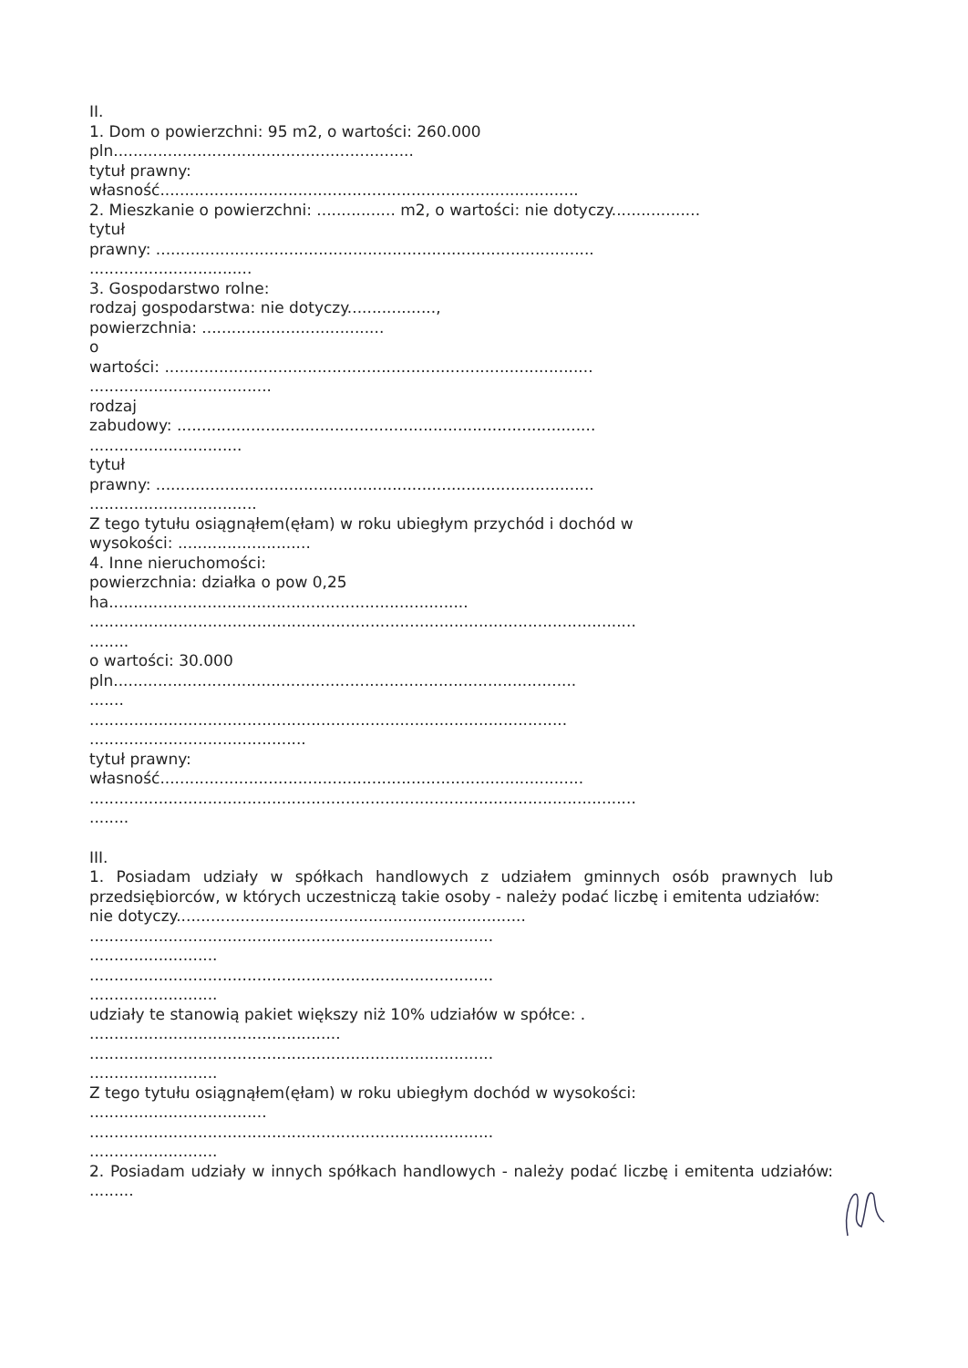II.
1. Dom o powierzchni: 95 m2, o wartości: 260.000
pln.............................................................
tytuł prawny:
własność.....................................................................................
2. Mieszkanie o powierzchni: ................ m2, o wartości: nie dotyczy..................
tytuł
prawny: .........................................................................................
.................................
3. Gospodarstwo rolne:
rodzaj gospodarstwa: nie dotyczy..................,
powierzchnia: .....................................
o
wartości: .......................................................................................
.....................................
rodzaj
zabudowy: .....................................................................................
...............................
tytuł
prawny: .........................................................................................
..................................
Z tego tytułu osiągnąłem(ęłam) w roku ubiegłym przychód i dochód w
wysokości: ...........................
4. Inne nieruchomości:
powierzchnia: działka o pow 0,25
ha.........................................................................
...............................................................................................................
........
o wartości: 30.000
pln..............................................................................................
.......
.................................................................................................
............................................
tytuł prawny:
własność......................................................................................
...............................................................................................................
........
III.
1. Posiadam udziały w spółkach handlowych z udziałem gminnych osób prawnych lub przedsiębiorców, w których uczestniczą takie osoby - należy podać liczbę i emitenta udziałów:
nie dotyczy.......................................................................
..................................................................................
..........................
..................................................................................
..........................
udziały te stanowią pakiet większy niż 10% udziałów w spółce: .
...................................................
..................................................................................
..........................
Z tego tytułu osiągnąłem(ęłam) w roku ubiegłym dochód w wysokości:
....................................
..................................................................................
..........................
2. Posiadam udziały w innych spółkach handlowych - należy podać liczbę i emitenta udziałów: .........